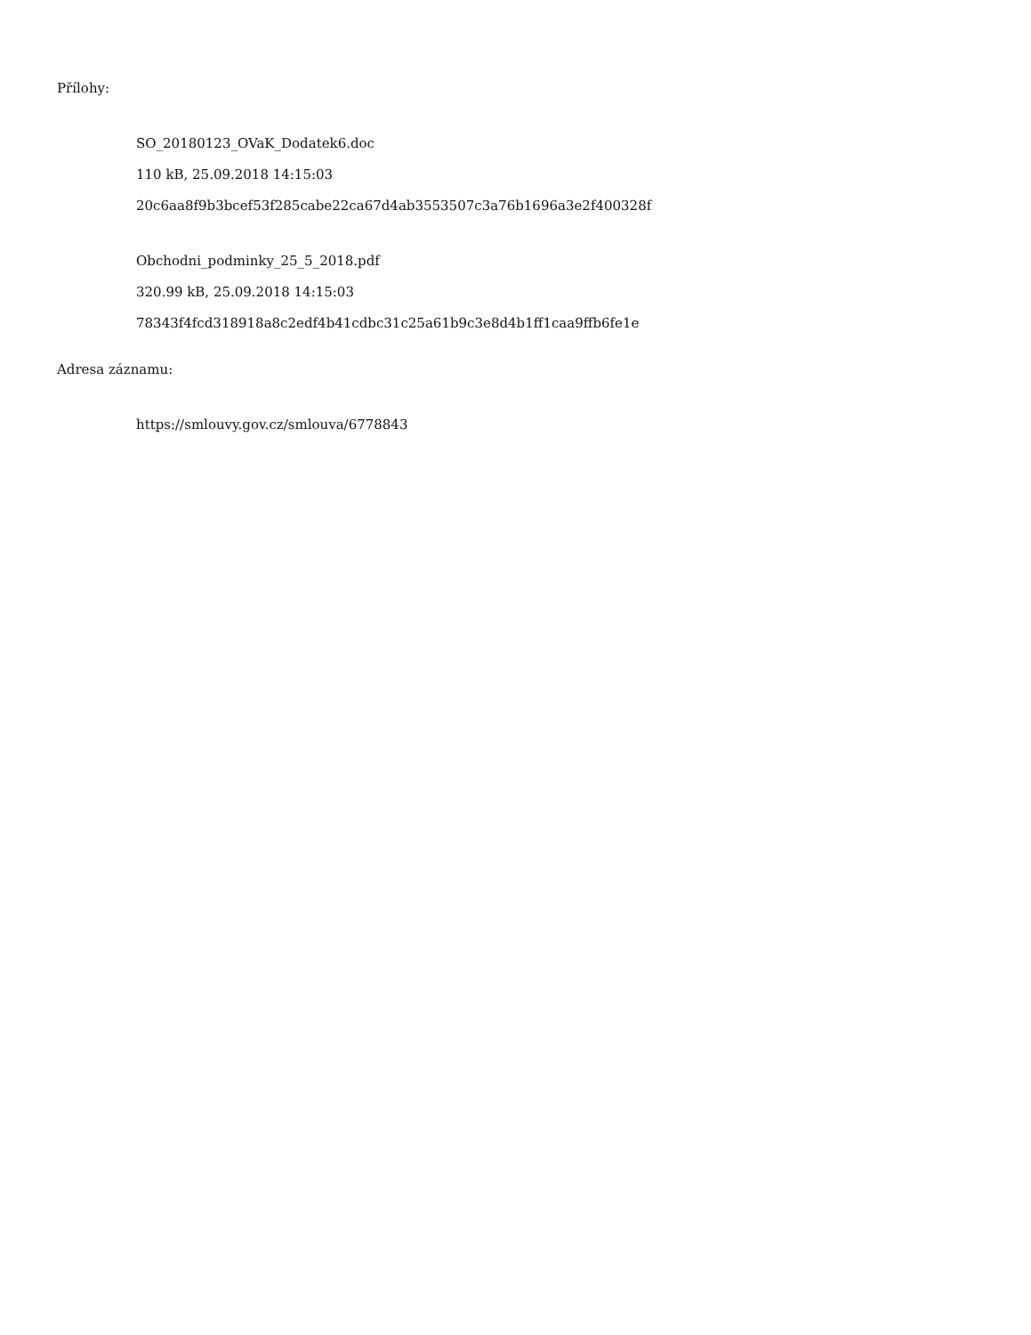Přílohy:
SO_20180123_OVaK_Dodatek6.doc
110 kB, 25.09.2018 14:15:03
20c6aa8f9b3bcef53f285cabe22ca67d4ab3553507c3a76b1696a3e2f400328f
Obchodni_podminky_25_5_2018.pdf
320.99 kB, 25.09.2018 14:15:03
78343f4fcd318918a8c2edf4b41cdbc31c25a61b9c3e8d4b1ff1caa9ffb6fe1e
Adresa záznamu:
https://smlouvy.gov.cz/smlouva/6778843